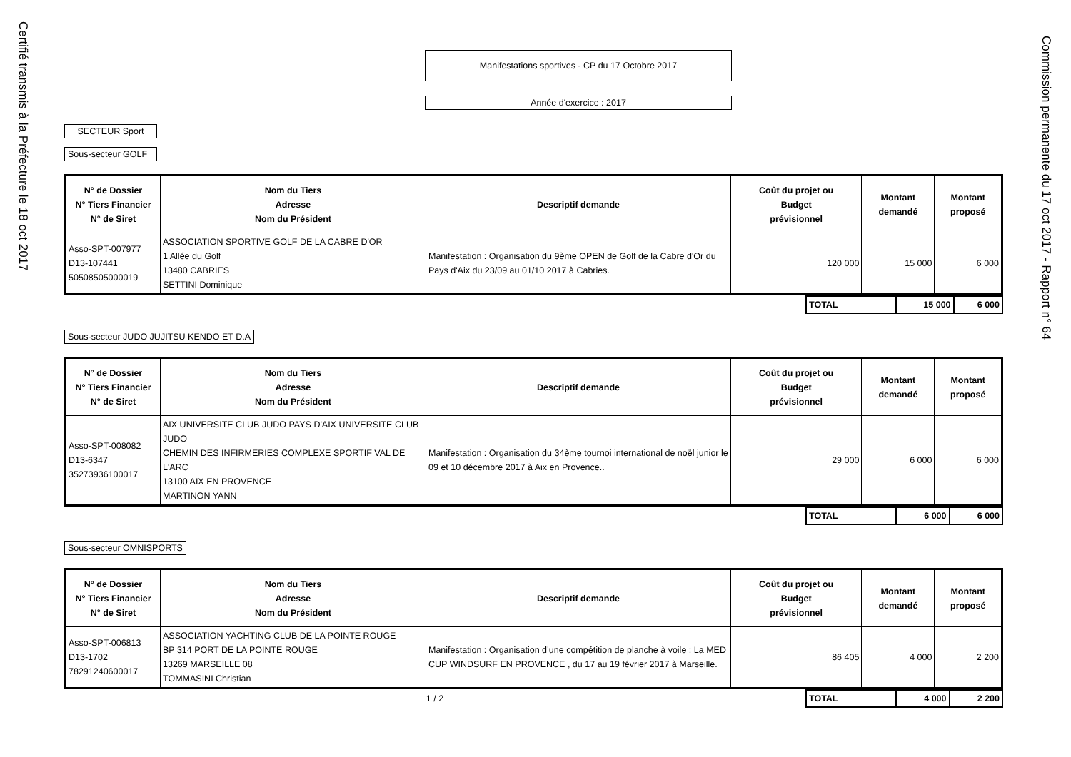Certifié transmis à la Préfecture le 18 oct 2017
Commission permanente du 17 oct 2017 - Rapport n° 64
Manifestations sportives - CP du 17 Octobre 2017
Année d'exercice : 2017
SECTEUR Sport
Sous-secteur GOLF
| N° de Dossier N° Tiers Financier N° de Siret | Nom du Tiers Adresse Nom du Président | Descriptif demande | Coût du projet ou Budget prévisionnel | Montant demandé | Montant proposé |
| --- | --- | --- | --- | --- | --- |
| Asso-SPT-007977 D13-107441 50508505000019 | ASSOCIATION SPORTIVE GOLF DE LA CABRE D'OR 1 Allée du Golf 13480 CABRIES SETTINI Dominique | Manifestation : Organisation du 9ème OPEN de Golf de la Cabre d'Or du Pays d'Aix du 23/09 au 01/10 2017 à Cabries. | 120 000 | 15 000 | 6 000 |
| | TOTAL | 15 000 | 6 000 |
Sous-secteur JUDO JUJITSU KENDO ET D.A
| N° de Dossier N° Tiers Financier N° de Siret | Nom du Tiers Adresse Nom du Président | Descriptif demande | Coût du projet ou Budget prévisionnel | Montant demandé | Montant proposé |
| --- | --- | --- | --- | --- | --- |
| Asso-SPT-008082 D13-6347 35273936100017 | AIX UNIVERSITE CLUB JUDO PAYS D'AIX UNIVERSITE CLUB JUDO CHEMIN DES INFIRMERIES COMPLEXE SPORTIF VAL DE L'ARC 13100 AIX EN PROVENCE MARTINON YANN | Manifestation : Organisation du 34ème tournoi international de noël junior le 09 et 10 décembre 2017 à Aix en Provence.. | 29 000 | 6 000 | 6 000 |
| | TOTAL | 6 000 | 6 000 |
Sous-secteur OMNISPORTS
| N° de Dossier N° Tiers Financier N° de Siret | Nom du Tiers Adresse Nom du Président | Descriptif demande | Coût du projet ou Budget prévisionnel | Montant demandé | Montant proposé |
| --- | --- | --- | --- | --- | --- |
| Asso-SPT-006813 D13-1702 78291240600017 | ASSOCIATION YACHTING CLUB DE LA POINTE ROUGE BP 314 PORT DE LA POINTE ROUGE 13269 MARSEILLE 08 TOMMASINI Christian | Manifestation : Organisation d’une compétition de planche à voile : La MED CUP WINDSURF EN PROVENCE , du 17 au 19 février 2017 à Marseille. | 86 405 | 4 000 | 2 200 |
| 1 / 2 | TOTAL | 4 000 | 2 200 |